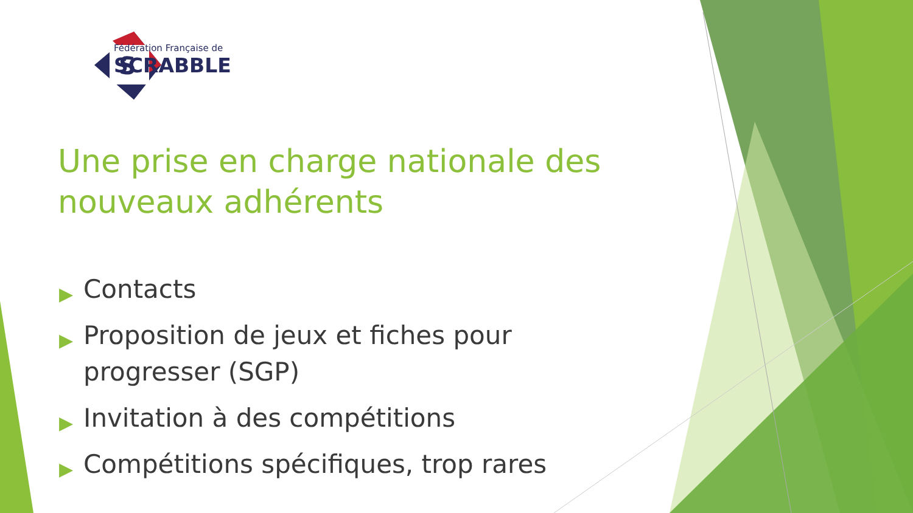S
Fédération Française de
SCRABBLE
Une prise en charge nationale des nouveaux adhérents
▶ Contacts
▶ Proposition de jeux et fiches pour progresser (SGP)
▶ Invitation à des compétitions
▶ Compétitions spécifiques, trop rares